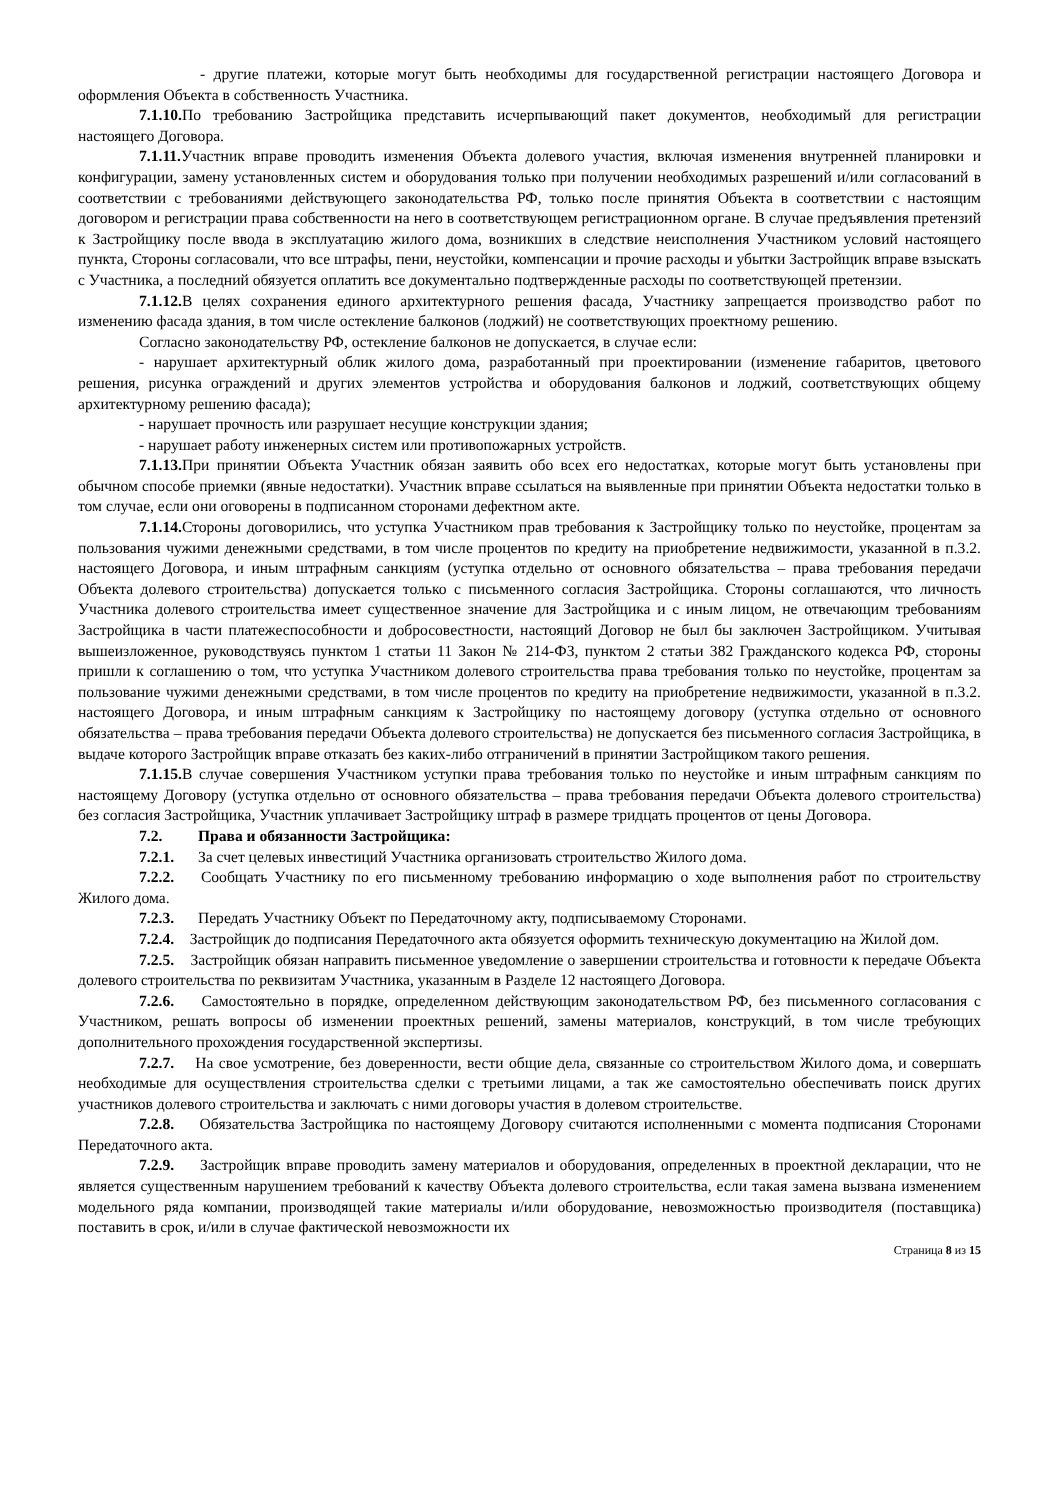- другие платежи, которые могут быть необходимы для государственной регистрации настоящего Договора и оформления Объекта в собственность Участника.
7.1.10. По требованию Застройщика представить исчерпывающий пакет документов, необходимый для регистрации настоящего Договора.
7.1.11. Участник вправе проводить изменения Объекта долевого участия, включая изменения внутренней планировки и конфигурации, замену установленных систем и оборудования только при получении необходимых разрешений и/или согласований в соответствии с требованиями действующего законодательства РФ, только после принятия Объекта в соответствии с настоящим договором и регистрации права собственности на него в соответствующем регистрационном органе. В случае предъявления претензий к Застройщику после ввода в эксплуатацию жилого дома, возникших в следствие неисполнения Участником условий настоящего пункта, Стороны согласовали, что все штрафы, пени, неустойки, компенсации и прочие расходы и убытки Застройщик вправе взыскать с Участника, а последний обязуется оплатить все документально подтвержденные расходы по соответствующей претензии.
7.1.12. В целях сохранения единого архитектурного решения фасада, Участнику запрещается производство работ по изменению фасада здания, в том числе остекление балконов (лоджий) не соответствующих проектному решению.
Согласно законодательству РФ, остекление балконов не допускается, в случае если:
- нарушает архитектурный облик жилого дома, разработанный при проектировании (изменение габаритов, цветового решения, рисунка ограждений и других элементов устройства и оборудования балконов и лоджий, соответствующих общему архитектурному решению фасада);
- нарушает прочность или разрушает несущие конструкции здания;
- нарушает работу инженерных систем или противопожарных устройств.
7.1.13. При принятии Объекта Участник обязан заявить обо всех его недостатках, которые могут быть установлены при обычном способе приемки (явные недостатки). Участник вправе ссылаться на выявленные при принятии Объекта недостатки только в том случае, если они оговорены в подписанном сторонами дефектном акте.
7.1.14. Стороны договорились, что уступка Участником прав требования к Застройщику только по неустойке, процентам за пользования чужими денежными средствами, в том числе процентов по кредиту на приобретение недвижимости, указанной в п.3.2. настоящего Договора, и иным штрафным санкциям (уступка отдельно от основного обязательства – права требования передачи Объекта долевого строительства) допускается только с письменного согласия Застройщика. Стороны соглашаются, что личность Участника долевого строительства имеет существенное значение для Застройщика и с иным лицом, не отвечающим требованиям Застройщика в части платежеспособности и добросовестности, настоящий Договор не был бы заключен Застройщиком. Учитывая вышеизложенное, руководствуясь пунктом 1 статьи 11 Закон № 214-ФЗ, пунктом 2 статьи 382 Гражданского кодекса РФ, стороны пришли к соглашению о том, что уступка Участником долевого строительства права требования только по неустойке, процентам за пользование чужими денежными средствами, в том числе процентов по кредиту на приобретение недвижимости, указанной в п.3.2. настоящего Договора, и иным штрафным санкциям к Застройщику по настоящему договору (уступка отдельно от основного обязательства – права требования передачи Объекта долевого строительства) не допускается без письменного согласия Застройщика, в выдаче которого Застройщик вправе отказать без каких-либо отграничений в принятии Застройщиком такого решения.
7.1.15. В случае совершения Участником уступки права требования только по неустойке и иным штрафным санкциям по настоящему Договору (уступка отдельно от основного обязательства – права требования передачи Объекта долевого строительства) без согласия Застройщика, Участник уплачивает Застройщику штраф в размере тридцать процентов от цены Договора.
7.2. Права и обязанности Застройщика:
7.2.1. За счет целевых инвестиций Участника организовать строительство Жилого дома.
7.2.2. Сообщать Участнику по его письменному требованию информацию о ходе выполнения работ по строительству Жилого дома.
7.2.3. Передать Участнику Объект по Передаточному акту, подписываемому Сторонами.
7.2.4. Застройщик до подписания Передаточного акта обязуется оформить техническую документацию на Жилой дом.
7.2.5. Застройщик обязан направить письменное уведомление о завершении строительства и готовности к передаче Объекта долевого строительства по реквизитам Участника, указанным в Разделе 12 настоящего Договора.
7.2.6. Самостоятельно в порядке, определенном действующим законодательством РФ, без письменного согласования с Участником, решать вопросы об изменении проектных решений, замены материалов, конструкций, в том числе требующих дополнительного прохождения государственной экспертизы.
7.2.7. На свое усмотрение, без доверенности, вести общие дела, связанные со строительством Жилого дома, и совершать необходимые для осуществления строительства сделки с третьими лицами, а так же самостоятельно обеспечивать поиск других участников долевого строительства и заключать с ними договоры участия в долевом строительстве.
7.2.8. Обязательства Застройщика по настоящему Договору считаются исполненными с момента подписания Сторонами Передаточного акта.
7.2.9. Застройщик вправе проводить замену материалов и оборудования, определенных в проектной декларации, что не является существенным нарушением требований к качеству Объекта долевого строительства, если такая замена вызвана изменением модельного ряда компании, производящей такие материалы и/или оборудование, невозможностью производителя (поставщика) поставить в срок, и/или в случае фактической невозможности их
Страница 8 из 15